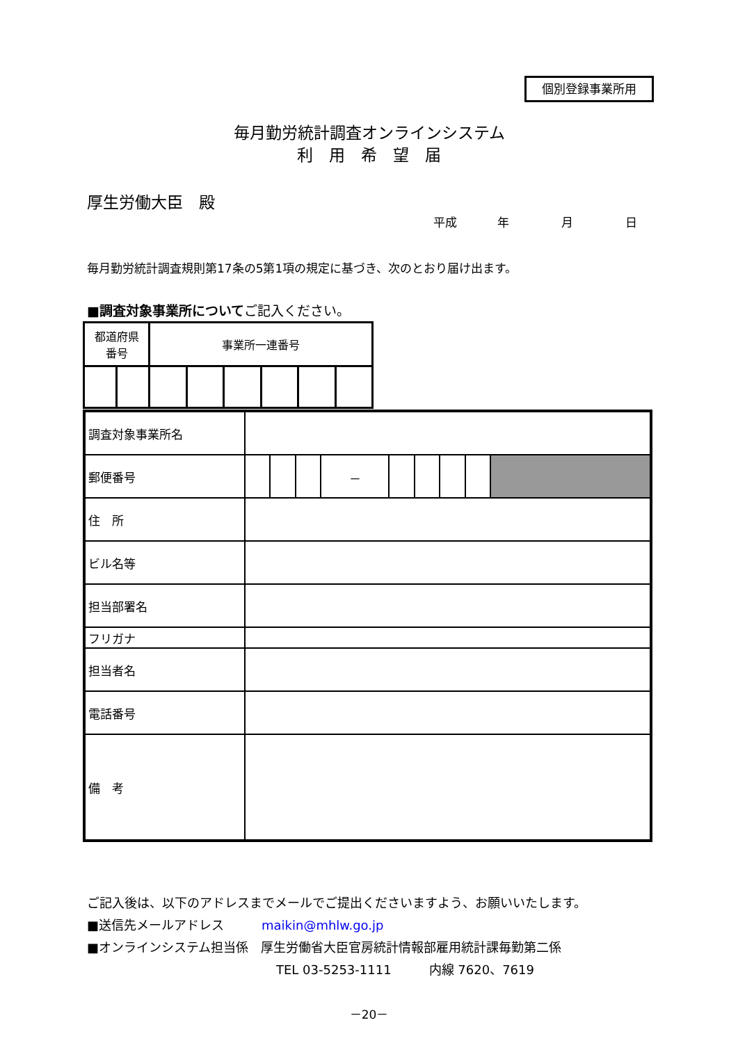個別登録事業所用
毎月勤労統計調査オンラインシステム
利　用　希　望　届
厚生労働大臣　殿
平成 年 月 日
毎月勤労統計調査規則第17条の5第1項の規定に基づき、次のとおり届け出ます。
■調査対象事業所についてご記入ください。
| 都道府県 番号 | | 事業所一連番号 | | | | | |
| 調査対象事業所名 | | | | | | | | | |
| 郵便番号 | | | | － | | | | | |
| 住 所 | | | | | | | | | |
| ビル名等 | | | | | | | | | |
| 担当部署名 | | | | | | | | | |
| フリガナ | | | | | | | | | |
| 担当者名 | | | | | | | | | |
| 電話番号 | | | | | | | | | |
| 備 考 | | | | | | | | | |
ご記入後は、以下のアドレスまでメールでご提出くださいますよう、お願いいたします。
■送信先メールアドレス　　　maikin@mhlw.go.jp
■オンラインシステム担当係　厚生労働省大臣官房統計情報部雇用統計課毎勤第二係
TEL 03-5253-1111　　　内線 7620、7619
－20－